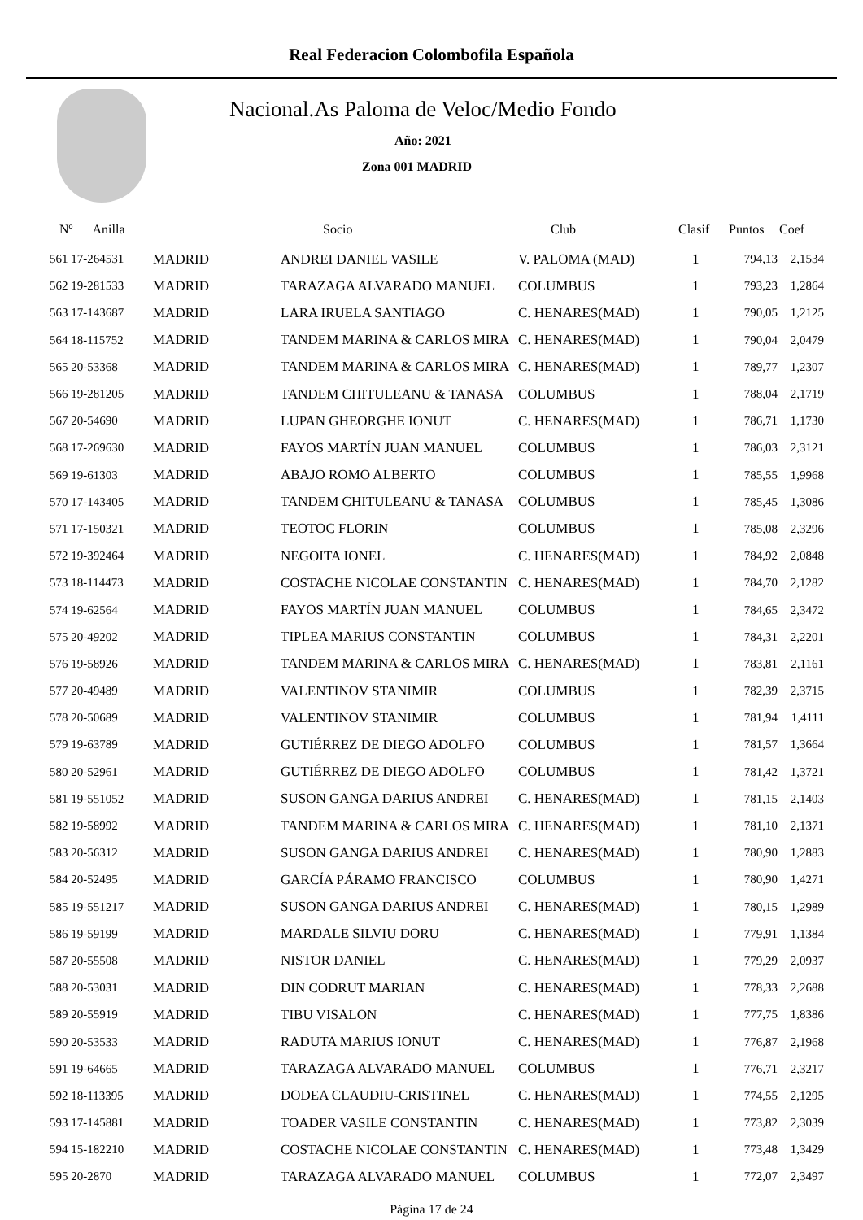Real Federacion Colombofila Española
Nacional.As Paloma de Veloc/Medio Fondo
Año: 2021
Zona 001 MADRID
| Nº Anilla | | Socio | Club | Clasif | Puntos | Coef |
| --- | --- | --- | --- | --- | --- | --- |
| 561 17-264531 | MADRID | ANDREI DANIEL VASILE | V. PALOMA (MAD) | 1 | 794,13 | 2,1534 |
| 562 19-281533 | MADRID | TARAZAGA ALVARADO MANUEL | COLUMBUS | 1 | 793,23 | 1,2864 |
| 563 17-143687 | MADRID | LARA IRUELA SANTIAGO | C. HENARES(MAD) | 1 | 790,05 | 1,2125 |
| 564 18-115752 | MADRID | TANDEM MARINA & CARLOS MIRA | C. HENARES(MAD) | 1 | 790,04 | 2,0479 |
| 565 20-53368 | MADRID | TANDEM MARINA & CARLOS MIRA | C. HENARES(MAD) | 1 | 789,77 | 1,2307 |
| 566 19-281205 | MADRID | TANDEM CHITULEANU & TANASA | COLUMBUS | 1 | 788,04 | 2,1719 |
| 567 20-54690 | MADRID | LUPAN GHEORGHE IONUT | C. HENARES(MAD) | 1 | 786,71 | 1,1730 |
| 568 17-269630 | MADRID | FAYOS MARTÍN JUAN MANUEL | COLUMBUS | 1 | 786,03 | 2,3121 |
| 569 19-61303 | MADRID | ABAJO ROMO ALBERTO | COLUMBUS | 1 | 785,55 | 1,9968 |
| 570 17-143405 | MADRID | TANDEM CHITULEANU & TANASA | COLUMBUS | 1 | 785,45 | 1,3086 |
| 571 17-150321 | MADRID | TEOTOC FLORIN | COLUMBUS | 1 | 785,08 | 2,3296 |
| 572 19-392464 | MADRID | NEGOITA IONEL | C. HENARES(MAD) | 1 | 784,92 | 2,0848 |
| 573 18-114473 | MADRID | COSTACHE NICOLAE CONSTANTIN | C. HENARES(MAD) | 1 | 784,70 | 2,1282 |
| 574 19-62564 | MADRID | FAYOS MARTÍN JUAN MANUEL | COLUMBUS | 1 | 784,65 | 2,3472 |
| 575 20-49202 | MADRID | TIPLEA MARIUS CONSTANTIN | COLUMBUS | 1 | 784,31 | 2,2201 |
| 576 19-58926 | MADRID | TANDEM MARINA & CARLOS MIRA | C. HENARES(MAD) | 1 | 783,81 | 2,1161 |
| 577 20-49489 | MADRID | VALENTINOV STANIMIR | COLUMBUS | 1 | 782,39 | 2,3715 |
| 578 20-50689 | MADRID | VALENTINOV STANIMIR | COLUMBUS | 1 | 781,94 | 1,4111 |
| 579 19-63789 | MADRID | GUTIÉRREZ DE DIEGO ADOLFO | COLUMBUS | 1 | 781,57 | 1,3664 |
| 580 20-52961 | MADRID | GUTIÉRREZ DE DIEGO ADOLFO | COLUMBUS | 1 | 781,42 | 1,3721 |
| 581 19-551052 | MADRID | SUSON GANGA DARIUS ANDREI | C. HENARES(MAD) | 1 | 781,15 | 2,1403 |
| 582 19-58992 | MADRID | TANDEM MARINA & CARLOS MIRA | C. HENARES(MAD) | 1 | 781,10 | 2,1371 |
| 583 20-56312 | MADRID | SUSON GANGA DARIUS ANDREI | C. HENARES(MAD) | 1 | 780,90 | 1,2883 |
| 584 20-52495 | MADRID | GARCÍA PÁRAMO FRANCISCO | COLUMBUS | 1 | 780,90 | 1,4271 |
| 585 19-551217 | MADRID | SUSON GANGA DARIUS ANDREI | C. HENARES(MAD) | 1 | 780,15 | 1,2989 |
| 586 19-59199 | MADRID | MARDALE SILVIU DORU | C. HENARES(MAD) | 1 | 779,91 | 1,1384 |
| 587 20-55508 | MADRID | NISTOR DANIEL | C. HENARES(MAD) | 1 | 779,29 | 2,0937 |
| 588 20-53031 | MADRID | DIN CODRUT MARIAN | C. HENARES(MAD) | 1 | 778,33 | 2,2688 |
| 589 20-55919 | MADRID | TIBU VISALON | C. HENARES(MAD) | 1 | 777,75 | 1,8386 |
| 590 20-53533 | MADRID | RADUTA MARIUS IONUT | C. HENARES(MAD) | 1 | 776,87 | 2,1968 |
| 591 19-64665 | MADRID | TARAZAGA ALVARADO MANUEL | COLUMBUS | 1 | 776,71 | 2,3217 |
| 592 18-113395 | MADRID | DODEA CLAUDIU-CRISTINEL | C. HENARES(MAD) | 1 | 774,55 | 2,1295 |
| 593 17-145881 | MADRID | TOADER VASILE CONSTANTIN | C. HENARES(MAD) | 1 | 773,82 | 2,3039 |
| 594 15-182210 | MADRID | COSTACHE NICOLAE CONSTANTIN | C. HENARES(MAD) | 1 | 773,48 | 1,3429 |
| 595 20-2870 | MADRID | TARAZAGA ALVARADO MANUEL | COLUMBUS | 1 | 772,07 | 2,3497 |
Página 17 de 24